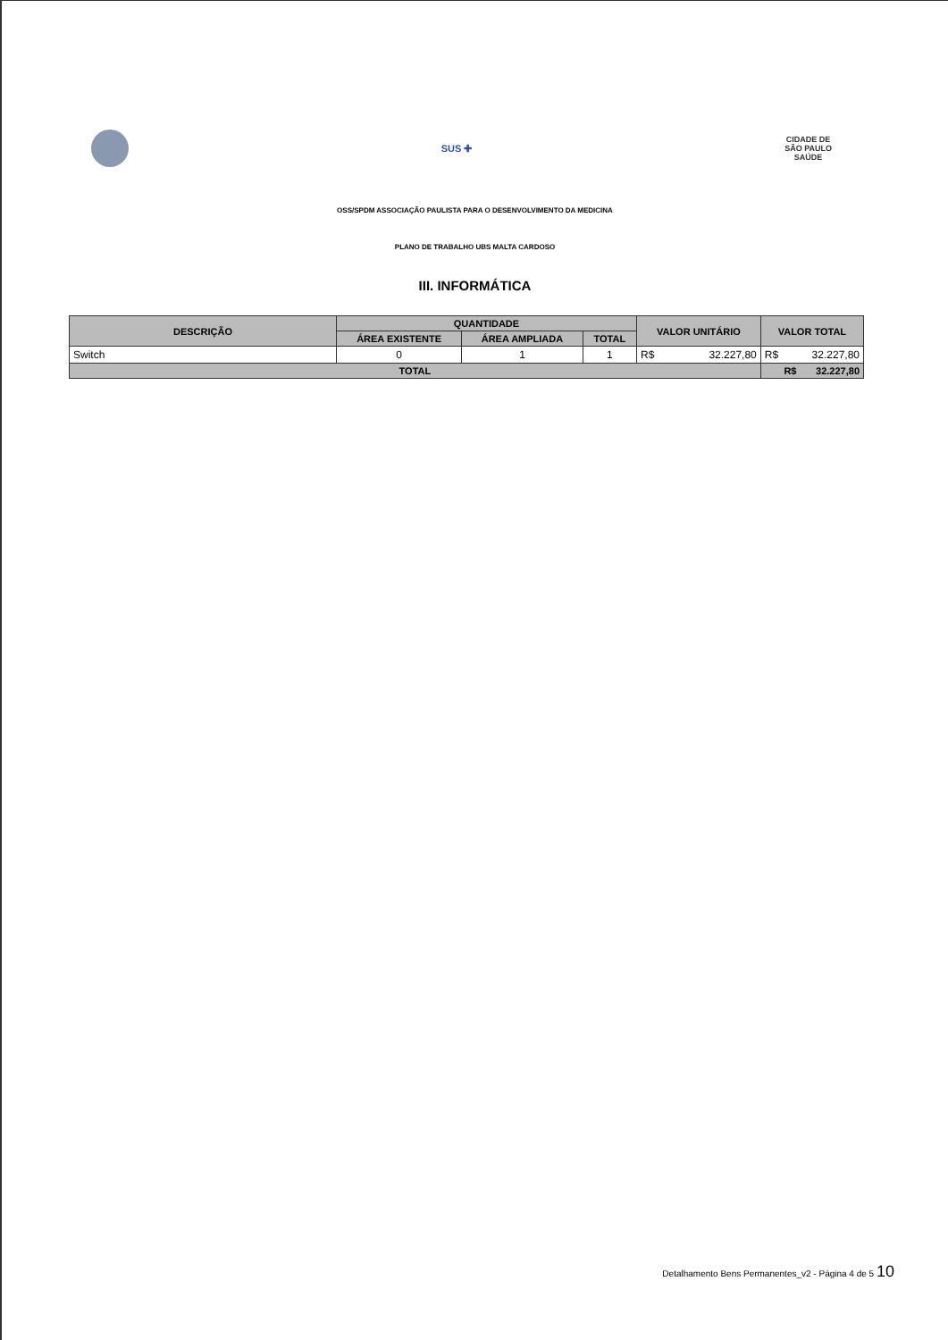SUS ✚
CIDADE DE
SÃO PAULO
SAÚDE
OSS/SPDM ASSOCIAÇÃO PAULISTA PARA O DESENVOLVIMENTO DA MEDICINA
PLANO DE TRABALHO UBS MALTA CARDOSO
III. INFORMÁTICA
| DESCRIÇÃO | QUANTIDADE | | | VALOR UNITÁRIO | VALOR TOTAL |
| --- | --- | --- | --- | --- | --- |
| | ÁREA EXISTENTE | ÁREA AMPLIADA | TOTAL | | |
| Switch | 0 | 1 | 1 | R$ 32.227,80 | R$ 32.227,80 |
| TOTAL | | | | | R$ 32.227,80 |
Detalhamento Bens Permanentes_v2 - Página 4 de 5 10